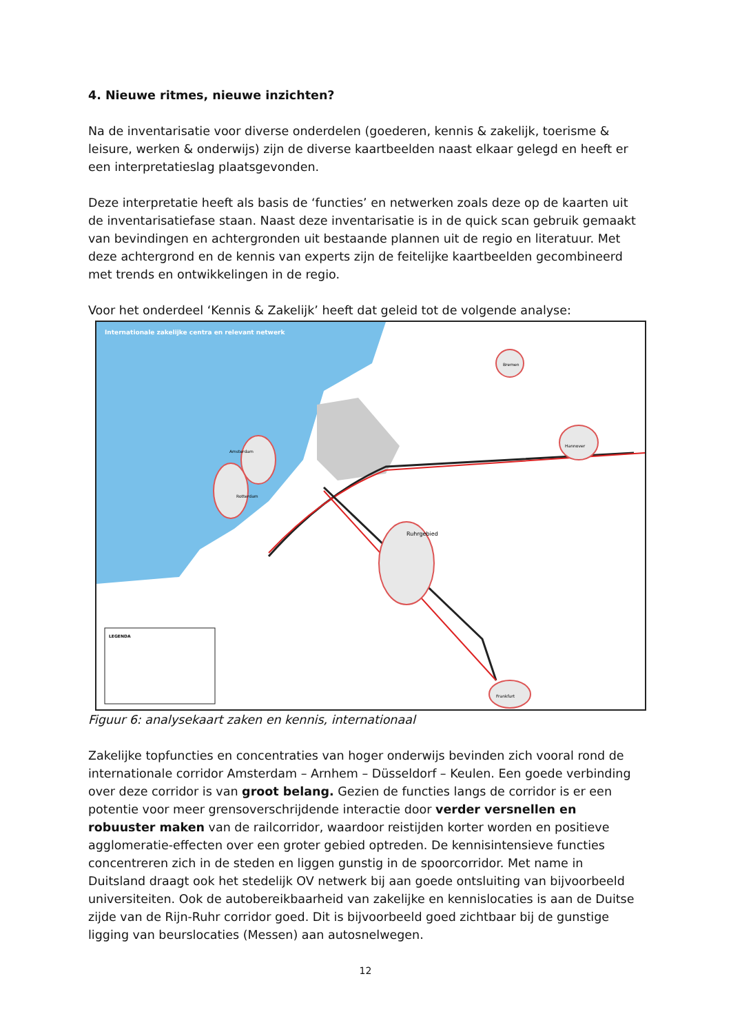4. Nieuwe ritmes, nieuwe inzichten?
Na de inventarisatie voor diverse onderdelen (goederen, kennis & zakelijk, toerisme & leisure, werken & onderwijs) zijn de diverse kaartbeelden naast elkaar gelegd en heeft er een interpretatieslag plaatsgevonden.
Deze interpretatie heeft als basis de ‘functies’ en netwerken zoals deze op de kaarten uit de inventarisatiefase staan. Naast deze inventarisatie is in de quick scan gebruik gemaakt van bevindingen en achtergronden uit bestaande plannen uit de regio en literatuur. Met deze achtergrond en de kennis van experts zijn de feitelijke kaartbeelden gecombineerd met trends en ontwikkelingen in de regio.
Voor het onderdeel ‘Kennis & Zakelijk’ heeft dat geleid tot de volgende analyse:
Internationale zakelijke centra en relevant netwerk
Amsterdam
Rotterdam
Ruhrgebied
Hannover
Bremen
Frankfurt
LEGENDA
Figuur 6: analysekaart zaken en kennis, internationaal
Zakelijke topfuncties en concentraties van hoger onderwijs bevinden zich vooral rond de internationale corridor Amsterdam – Arnhem – Düsseldorf – Keulen. Een goede verbinding over deze corridor is van groot belang. Gezien de functies langs de corridor is er een potentie voor meer grensoverschrijdende interactie door verder versnellen en robuuster maken van de railcorridor, waardoor reistijden korter worden en positieve agglomeratie-effecten over een groter gebied optreden. De kennisintensieve functies concentreren zich in de steden en liggen gunstig in de spoorcorridor. Met name in Duitsland draagt ook het stedelijk OV netwerk bij aan goede ontsluiting van bijvoorbeeld universiteiten. Ook de autobereikbaarheid van zakelijke en kennislocaties is aan de Duitse zijde van de Rijn-Ruhr corridor goed. Dit is bijvoorbeeld goed zichtbaar bij de gunstige ligging van beurslocaties (Messen) aan autosnelwegen.
12